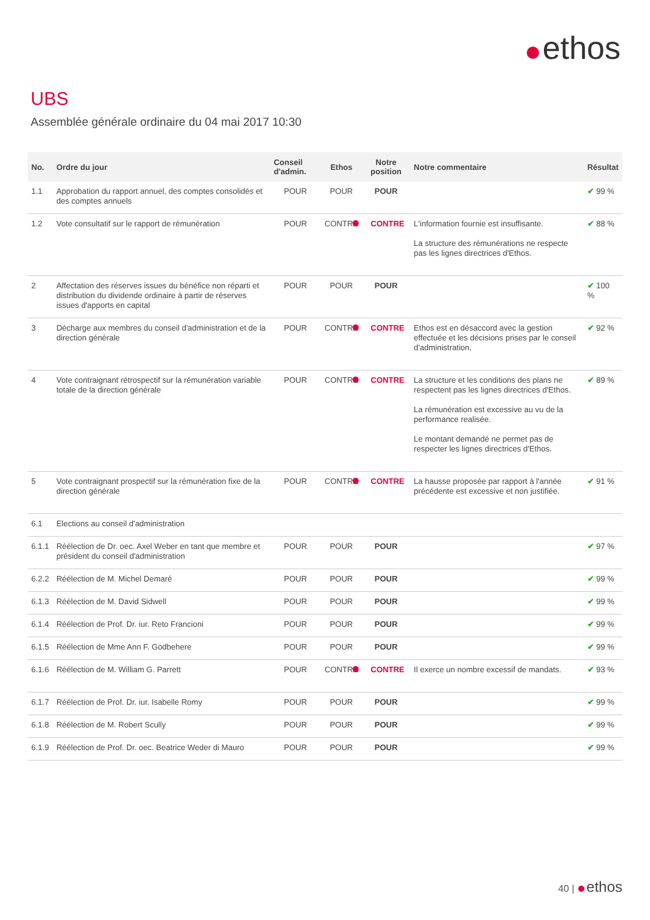ethos
UBS
Assemblée générale ordinaire du 04 mai 2017 10:30
| No. | Ordre du jour | Conseil d'admin. | Ethos | Notre position | Notre commentaire | Résultat |
| --- | --- | --- | --- | --- | --- | --- |
| 1.1 | Approbation du rapport annuel, des comptes consolidés et des comptes annuels | POUR | POUR | POUR | | ✔ 99 % |
| 1.2 | Vote consultatif sur le rapport de rémunération | POUR | CONTRE | CONTRE | L'information fournie est insuffisante. La structure des rémunérations ne respecte pas les lignes directrices d'Ethos. | ✔ 88 % |
| 2 | Affectation des réserves issues du bénéfice non réparti et distribution du dividende ordinaire à partir de réserves issues d'apports en capital | POUR | POUR | POUR | | ✔ 100 % |
| 3 | Décharge aux membres du conseil d'administration et de la direction générale | POUR | CONTRE | CONTRE | Ethos est en désaccord avec la gestion effectuée et les décisions prises par le conseil d'administration. | ✔ 92 % |
| 4 | Vote contraignant rétrospectif sur la rémunération variable totale de la direction générale | POUR | CONTRE | CONTRE | La structure et les conditions des plans ne respectent pas les lignes directrices d'Ethos. La rémunération est excessive au vu de la performance realisée. Le montant demandé ne permet pas de respecter les lignes directrices d'Ethos. | ✔ 89 % |
| 5 | Vote contraignant prospectif sur la rémunération fixe de la direction générale | POUR | CONTRE | CONTRE | La hausse proposée par rapport à l'année précédente est excessive et non justifiée. | ✔ 91 % |
| 6.1 | Elections au conseil d'administration | | | | | |
| 6.1.1 | Réélection de Dr. oec. Axel Weber en tant que membre et président du conseil d'administration | POUR | POUR | POUR | | ✔ 97 % |
| 6.2.2 | Réélection de M. Michel Demaré | POUR | POUR | POUR | | ✔ 99 % |
| 6.1.3 | Réélection de M. David Sidwell | POUR | POUR | POUR | | ✔ 99 % |
| 6.1.4 | Réélection de Prof. Dr. iur. Reto Francioni | POUR | POUR | POUR | | ✔ 99 % |
| 6.1.5 | Réélection de Mme Ann F. Godbehere | POUR | POUR | POUR | | ✔ 99 % |
| 6.1.6 | Réélection de M. William G. Parrett | POUR | CONTRE | CONTRE | Il exerce un nombre excessif de mandats. | ✔ 93 % |
| 6.1.7 | Réélection de Prof. Dr. iur. Isabelle Romy | POUR | POUR | POUR | | ✔ 99 % |
| 6.1.8 | Réélection de M. Robert Scully | POUR | POUR | POUR | | ✔ 99 % |
| 6.1.9 | Réélection de Prof. Dr. oec. Beatrice Weder di Mauro | POUR | POUR | POUR | | ✔ 99 % |
40 | ethos